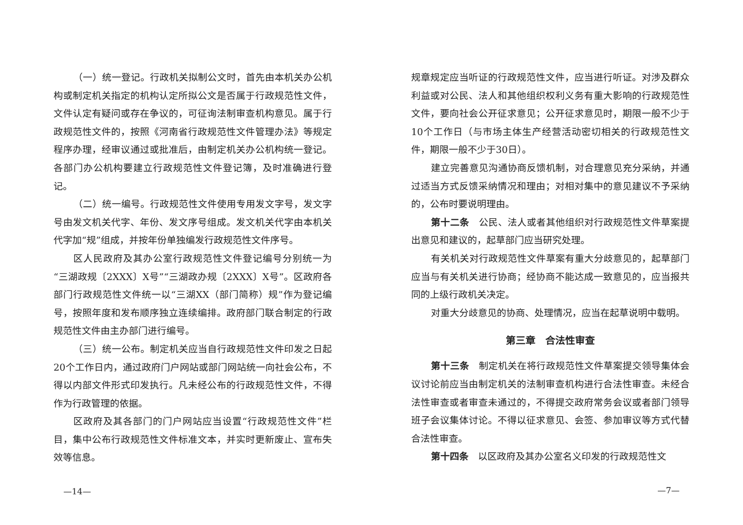（一）统一登记。行政机关拟制公文时，首先由本机关办公机构或制定机关指定的机构认定所拟公文是否属于行政规范性文件，文件认定有疑问或存在争议的，可征询法制审查机构意见。属于行政规范性文件的，按照《河南省行政规范性文件管理办法》等规定程序办理，经审议通过或批准后，由制定机关办公机构统一登记。各部门办公机构要建立行政规范性文件登记簿，及时准确进行登记。
（二）统一编号。行政规范性文件使用专用发文字号，发文字号由发文机关代字、年份、发文序号组成。发文机关代字由本机关代字加“规”组成，并按年份单独编发行政规范性文件序号。
区人民政府及其办公室行政规范性文件登记编号分别统一为“三湖政规〔2XXX〕X号”“三湖政办规〔2XXX〕X号”。区政府各部门行政规范性文件统一以“三湖XX（部门简称）规”作为登记编号，按照年度和发布顺序独立连续编排。政府部门联合制定的行政规范性文件由主办部门进行编号。
（三）统一公布。制定机关应当自行政规范性文件印发之日起20个工作日内，通过政府门户网站或部门网站统一向社会公布，不得以内部文件形式印发执行。凡未经公布的行政规范性文件，不得作为行政管理的依据。
区政府及其各部门的门户网站应当设置“行政规范性文件”栏目，集中公布行政规范性文件标准文本，并实时更新废止、宣布失效等信息。
—14—
规章规定应当听证的行政规范性文件，应当进行听证。对涉及群众利益或对公民、法人和其他组织权利义务有重大影响的行政规范性文件，要向社会公开征求意见；公开征求意见时，期限一般不少于10个工作日（与市场主体生产经营活动密切相关的行政规范性文件，期限一般不少于30日）。
建立完善意见沟通协商反馈机制，对合理意见充分采纳，并通过适当方式反馈采纳情况和理由；对相对集中的意见建议不予采纳的，公布时要说明理由。
第十二条　公民、法人或者其他组织对行政规范性文件草案提出意见和建议的，起草部门应当研究处理。
有关机关对行政规范性文件草案有重大分歧意见的，起草部门应当与有关机关进行协商；经协商不能达成一致意见的，应当报共同的上级行政机关决定。
对重大分歧意见的协商、处理情况，应当在起草说明中载明。
第三章　合法性审查
第十三条　制定机关在将行政规范性文件草案提交领导集体会议讨论前应当由制定机关的法制审查机构进行合法性审查。未经合法性审查或者审查未通过的，不得提交政府常务会议或者部门领导班子会议集体讨论。不得以征求意见、会签、参加审议等方式代替合法性审查。
第十四条　以区政府及其办公室名义印发的行政规范性文
—7—